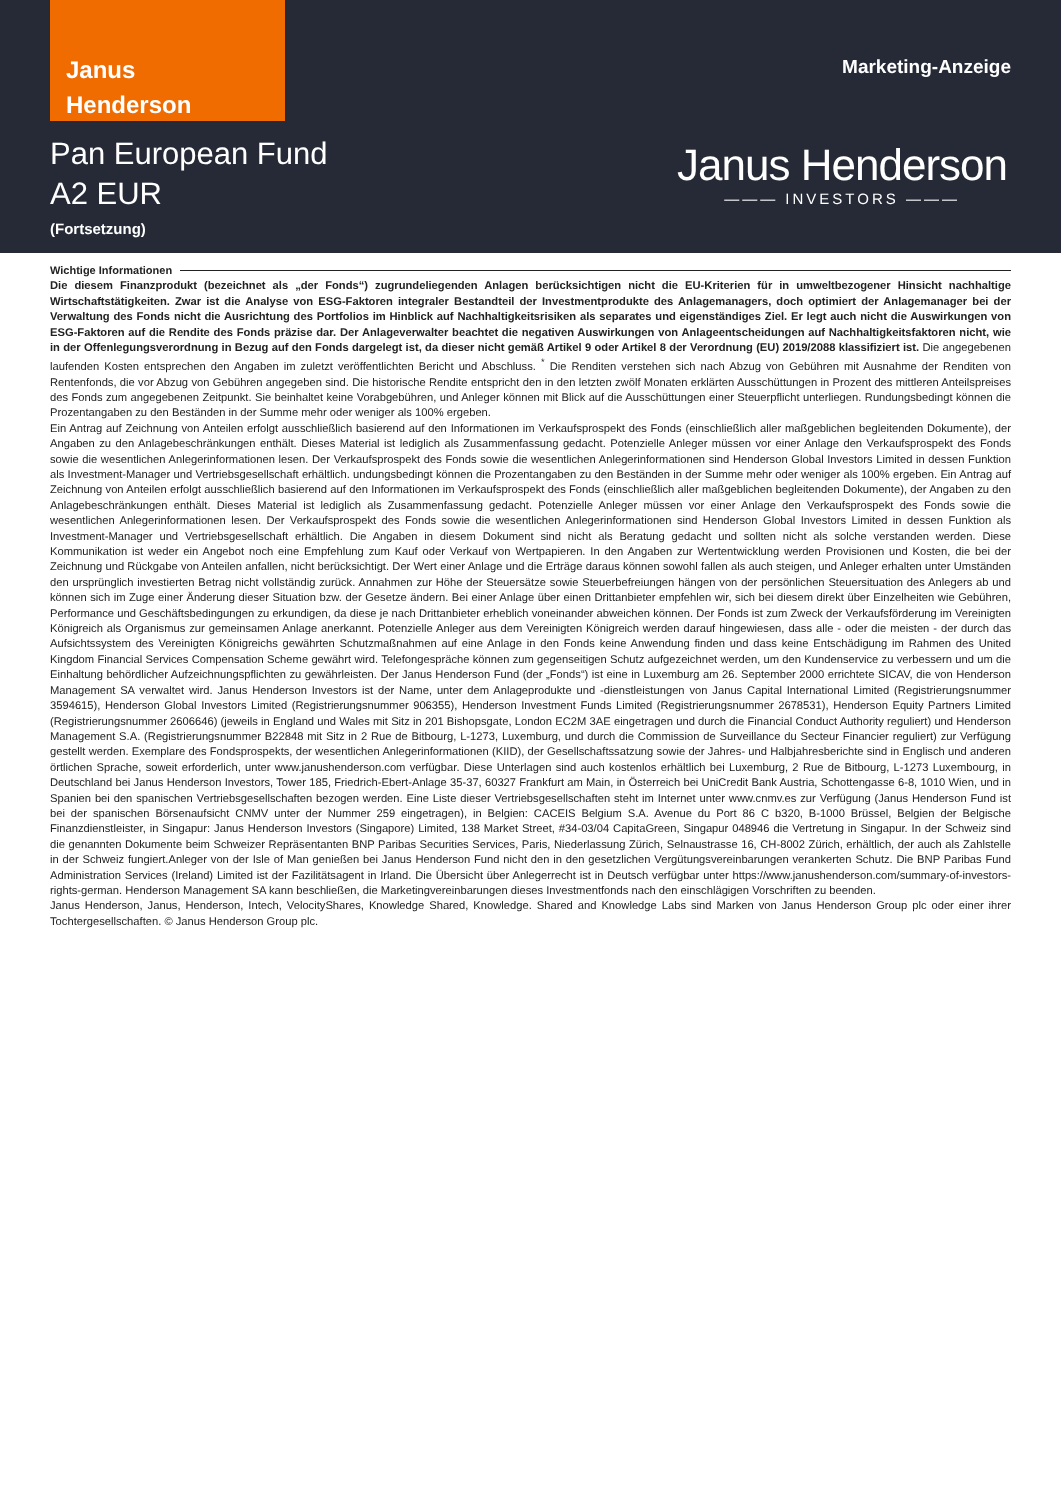Janus
Henderson
Marketing-Anzeige
Pan European Fund
A2 EUR
(Fortsetzung)
Janus Henderson
——— INVESTORS ———
Wichtige Informationen
Die diesem Finanzprodukt (bezeichnet als „der Fonds“) zugrundeliegenden Anlagen berücksichtigen nicht die EU-Kriterien für in umweltbezogener Hinsicht nachhaltige Wirtschaftstätigkeiten. Zwar ist die Analyse von ESG-Faktoren integraler Bestandteil der Investmentprodukte des Anlagemanagers, doch optimiert der Anlagemanager bei der Verwaltung des Fonds nicht die Ausrichtung des Portfolios im Hinblick auf Nachhaltigkeitsrisiken als separates und eigenständiges Ziel. Er legt auch nicht die Auswirkungen von ESG-Faktoren auf die Rendite des Fonds präzise dar. Der Anlageverwalter beachtet die negativen Auswirkungen von Anlageentscheidungen auf Nachhaltigkeitsfaktoren nicht, wie in der Offenlegungsverordnung in Bezug auf den Fonds dargelegt ist, da dieser nicht gemäß Artikel 9 oder Artikel 8 der Verordnung (EU) 2019/2088 klassifiziert ist. Die angegebenen laufenden Kosten entsprechen den Angaben im zuletzt veröffentlichten Bericht und Abschluss. <sup>*</sup> Die Renditen verstehen sich nach Abzug von Gebühren mit Ausnahme der Renditen von Rentenfonds, die vor Abzug von Gebühren angegeben sind. Die historische Rendite entspricht den in den letzten zwölf Monaten erklärten Ausschüttungen in Prozent des mittleren Anteilspreises des Fonds zum angegebenen Zeitpunkt. Sie beinhaltet keine Vorabgebühren, und Anleger können mit Blick auf die Ausschüttungen einer Steuerpflicht unterliegen. Rundungsbedingt können die Prozentangaben zu den Beständen in der Summe mehr oder weniger als 100% ergeben.
Ein Antrag auf Zeichnung von Anteilen erfolgt ausschließlich basierend auf den Informationen im Verkaufsprospekt des Fonds (einschließlich aller maßgeblichen begleitenden Dokumente), der Angaben zu den Anlagebeschränkungen enthält. Dieses Material ist lediglich als Zusammenfassung gedacht. Potenzielle Anleger müssen vor einer Anlage den Verkaufsprospekt des Fonds sowie die wesentlichen Anlegerinformationen lesen. Der Verkaufsprospekt des Fonds sowie die wesentlichen Anlegerinformationen sind Henderson Global Investors Limited in dessen Funktion als Investment-Manager und Vertriebsgesellschaft erhältlich. undungsbedingt können die Prozentangaben zu den Beständen in der Summe mehr oder weniger als 100% ergeben. Ein Antrag auf Zeichnung von Anteilen erfolgt ausschließlich basierend auf den Informationen im Verkaufsprospekt des Fonds (einschließlich aller maßgeblichen begleitenden Dokumente), der Angaben zu den Anlagebeschränkungen enthält. Dieses Material ist lediglich als Zusammenfassung gedacht. Potenzielle Anleger müssen vor einer Anlage den Verkaufsprospekt des Fonds sowie die wesentlichen Anlegerinformationen lesen. Der Verkaufsprospekt des Fonds sowie die wesentlichen Anlegerinformationen sind Henderson Global Investors Limited in dessen Funktion als Investment-Manager und Vertriebsgesellschaft erhältlich. Die Angaben in diesem Dokument sind nicht als Beratung gedacht und sollten nicht als solche verstanden werden. Diese Kommunikation ist weder ein Angebot noch eine Empfehlung zum Kauf oder Verkauf von Wertpapieren. In den Angaben zur Wertentwicklung werden Provisionen und Kosten, die bei der Zeichnung und Rückgabe von Anteilen anfallen, nicht berücksichtigt. Der Wert einer Anlage und die Erträge daraus können sowohl fallen als auch steigen, und Anleger erhalten unter Umständen den ursprünglich investierten Betrag nicht vollständig zurück. Annahmen zur Höhe der Steuersätze sowie Steuerbefreiungen hängen von der persönlichen Steuersituation des Anlegers ab und können sich im Zuge einer Änderung dieser Situation bzw. der Gesetze ändern. Bei einer Anlage über einen Drittanbieter empfehlen wir, sich bei diesem direkt über Einzelheiten wie Gebühren, Performance und Geschäftsbedingungen zu erkundigen, da diese je nach Drittanbieter erheblich voneinander abweichen können. Der Fonds ist zum Zweck der Verkaufsförderung im Vereinigten Königreich als Organismus zur gemeinsamen Anlage anerkannt. Potenzielle Anleger aus dem Vereinigten Königreich werden darauf hingewiesen, dass alle - oder die meisten - der durch das Aufsichtssystem des Vereinigten Königreichs gewährten Schutzmaßnahmen auf eine Anlage in den Fonds keine Anwendung finden und dass keine Entschädigung im Rahmen des United Kingdom Financial Services Compensation Scheme gewährt wird. Telefongespräche können zum gegenseitigen Schutz aufgezeichnet werden, um den Kundenservice zu verbessern und um die Einhaltung behördlicher Aufzeichnungspflichten zu gewährleisten. Der Janus Henderson Fund (der „Fonds“) ist eine in Luxemburg am 26. September 2000 errichtete SICAV, die von Henderson Management SA verwaltet wird. Janus Henderson Investors ist der Name, unter dem Anlageprodukte und -dienstleistungen von Janus Capital International Limited (Registrierungsnummer 3594615), Henderson Global Investors Limited (Registrierungsnummer 906355), Henderson Investment Funds Limited (Registrierungsnummer 2678531), Henderson Equity Partners Limited (Registrierungsnummer 2606646) (jeweils in England und Wales mit Sitz in 201 Bishopsgate, London EC2M 3AE eingetragen und durch die Financial Conduct Authority reguliert) und Henderson Management S.A. (Registrierungsnummer B22848 mit Sitz in 2 Rue de Bitbourg, L-1273, Luxemburg, und durch die Commission de Surveillance du Secteur Financier reguliert) zur Verfügung gestellt werden. Exemplare des Fondsprospekts, der wesentlichen Anlegerinformationen (KIID), der Gesellschaftssatzung sowie der Jahres- und Halbjahresberichte sind in Englisch und anderen örtlichen Sprache, soweit erforderlich, unter www.janushenderson.com verfügbar. Diese Unterlagen sind auch kostenlos erhältlich bei Luxemburg, 2 Rue de Bitbourg, L-1273 Luxembourg, in Deutschland bei Janus Henderson Investors, Tower 185, Friedrich-Ebert-Anlage 35-37, 60327 Frankfurt am Main, in Österreich bei UniCredit Bank Austria, Schottengasse 6-8, 1010 Wien, und in Spanien bei den spanischen Vertriebsgesellschaften bezogen werden. Eine Liste dieser Vertriebsgesellschaften steht im Internet unter www.cnmv.es zur Verfügung (Janus Henderson Fund ist bei der spanischen Börsenaufsicht CNMV unter der Nummer 259 eingetragen), in Belgien: CACEIS Belgium S.A. Avenue du Port 86 C b320, B-1000 Brüssel, Belgien der Belgische Finanzdienstleister, in Singapur: Janus Henderson Investors (Singapore) Limited, 138 Market Street, #34-03/04 CapitaGreen, Singapur 048946 die Vertretung in Singapur. In der Schweiz sind die genannten Dokumente beim Schweizer Repräsentanten BNP Paribas Securities Services, Paris, Niederlassung Zürich, Selnaustrasse 16, CH-8002 Zürich, erhältlich, der auch als Zahlstelle in der Schweiz fungiert.Anleger von der Isle of Man genießen bei Janus Henderson Fund nicht den in den gesetzlichen Vergütungsvereinbarungen verankerten Schutz. Die BNP Paribas Fund Administration Services (Ireland) Limited ist der Fazilitätsagent in Irland. Die Übersicht über Anlegerrecht ist in Deutsch verfügbar unter https://www.janushenderson.com/summary-of-investors-rights-german. Henderson Management SA kann beschließen, die Marketingvereinbarungen dieses Investmentfonds nach den einschlägigen Vorschriften zu beenden.
Janus Henderson, Janus, Henderson, Intech, VelocityShares, Knowledge Shared, Knowledge. Shared and Knowledge Labs sind Marken von Janus Henderson Group plc oder einer ihrer Tochtergesellschaften. © Janus Henderson Group plc.